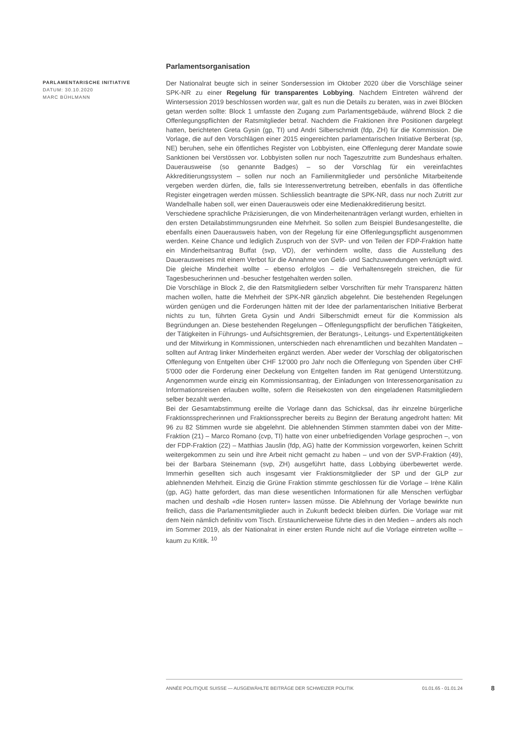PARLAMENTARISCHE INITIATIVE
DATUM: 30.10.2020
MARC BÜHLMANN
Parlamentsorganisation
Der Nationalrat beugte sich in seiner Sondersession im Oktober 2020 über die Vorschläge seiner SPK-NR zu einer Regelung für transparentes Lobbying. Nachdem Eintreten während der Wintersession 2019 beschlossen worden war, galt es nun die Details zu beraten, was in zwei Blöcken getan werden sollte: Block 1 umfasste den Zugang zum Parlamentsgebäude, während Block 2 die Offenlegungspflichten der Ratsmitglieder betraf. Nachdem die Fraktionen ihre Positionen dargelegt hatten, berichteten Greta Gysin (gp, TI) und Andri Silberschmidt (fdp, ZH) für die Kommission. Die Vorlage, die auf den Vorschlägen einer 2015 eingereichten parlamentarischen Initiative Berberat (sp, NE) beruhen, sehe ein öffentliches Register von Lobbyisten, eine Offenlegung derer Mandate sowie Sanktionen bei Verstössen vor. Lobbyisten sollen nur noch Tageszutritte zum Bundeshaus erhalten. Dauerausweise (so genannte Badges) – so der Vorschlag für ein vereinfachtes Akkreditierungssystem – sollen nur noch an Familienmitglieder und persönliche Mitarbeitende vergeben werden dürfen, die, falls sie Interessenvertretung betreiben, ebenfalls in das öffentliche Register eingetragen werden müssen. Schliesslich beantragte die SPK-NR, dass nur noch Zutritt zur Wandelhalle haben soll, wer einen Dauerausweis oder eine Medienakkreditierung besitzt.
Verschiedene sprachliche Präzisierungen, die von Minderheitenanträgen verlangt wurden, erhielten in den ersten Detailabstimmungsrunden eine Mehrheit. So sollen zum Beispiel Bundesangestellte, die ebenfalls einen Dauerausweis haben, von der Regelung für eine Offenlegungspflicht ausgenommen werden. Keine Chance und lediglich Zuspruch von der SVP- und von Teilen der FDP-Fraktion hatte ein Minderheitsantrag Buffat (svp, VD), der verhindern wollte, dass die Ausstellung des Dauerausweises mit einem Verbot für die Annahme von Geld- und Sachzuwendungen verknüpft wird. Die gleiche Minderheit wollte – ebenso erfolglos – die Verhaltensregeln streichen, die für Tagesbesucherinnen und -besucher festgehalten werden sollen.
Die Vorschläge in Block 2, die den Ratsmitgliedern selber Vorschriften für mehr Transparenz hätten machen wollen, hatte die Mehrheit der SPK-NR gänzlich abgelehnt. Die bestehenden Regelungen würden genügen und die Forderungen hätten mit der Idee der parlamentarischen Initiative Berberat nichts zu tun, führten Greta Gysin und Andri Silberschmidt erneut für die Kommission als Begründungen an. Diese bestehenden Regelungen – Offenlegungspflicht der beruflichen Tätigkeiten, der Tätigkeiten in Führungs- und Aufsichtsgremien, der Beratungs-, Leitungs- und Expertentätigkeiten und der Mitwirkung in Kommissionen, unterschieden nach ehrenamtlichen und bezahlten Mandaten – sollten auf Antrag linker Minderheiten ergänzt werden. Aber weder der Vorschlag der obligatorischen Offenlegung von Entgelten über CHF 12'000 pro Jahr noch die Offenlegung von Spenden über CHF 5'000 oder die Forderung einer Deckelung von Entgelten fanden im Rat genügend Unterstützung. Angenommen wurde einzig ein Kommissionsantrag, der Einladungen von Interessenorganisation zu Informationsreisen erlauben wollte, sofern die Reisekosten von den eingeladenen Ratsmitgliedern selber bezahlt werden.
Bei der Gesamtabstimmung ereilte die Vorlage dann das Schicksal, das ihr einzelne bürgerliche Fraktionssprecherinnen und Fraktionssprecher bereits zu Beginn der Beratung angedroht hatten: Mit 96 zu 82 Stimmen wurde sie abgelehnt. Die ablehnenden Stimmen stammten dabei von der Mitte-Fraktion (21) – Marco Romano (cvp, TI) hatte von einer unbefriedigenden Vorlage gesprochen –, von der FDP-Fraktion (22) – Matthias Jauslin (fdp, AG) hatte der Kommission vorgeworfen, keinen Schritt weitergekommen zu sein und ihre Arbeit nicht gemacht zu haben – und von der SVP-Fraktion (49), bei der Barbara Steinemann (svp, ZH) ausgeführt hatte, dass Lobbying überbewertet werde. Immerhin gesellten sich auch insgesamt vier Fraktionsmitglieder der SP und der GLP zur ablehnenden Mehrheit. Einzig die Grüne Fraktion stimmte geschlossen für die Vorlage – Irène Kälin (gp, AG) hatte gefordert, das man diese wesentlichen Informationen für alle Menschen verfügbar machen und deshalb «die Hosen runter» lassen müsse. Die Ablehnung der Vorlage bewirkte nun freilich, dass die Parlamentsmitglieder auch in Zukunft bedeckt bleiben dürfen. Die Vorlage war mit dem Nein nämlich definitiv vom Tisch. Erstaunlicherweise führte dies in den Medien – anders als noch im Sommer 2019, als der Nationalrat in einer ersten Runde nicht auf die Vorlage eintreten wollte – kaum zu Kritik. <sup>10</sup>
ANNÉE POLITIQUE SUISSE — AUSGEWÄHLTE BEITRÄGE DER SCHWEIZER POLITIK 01.01.65 - 01.01.24
8